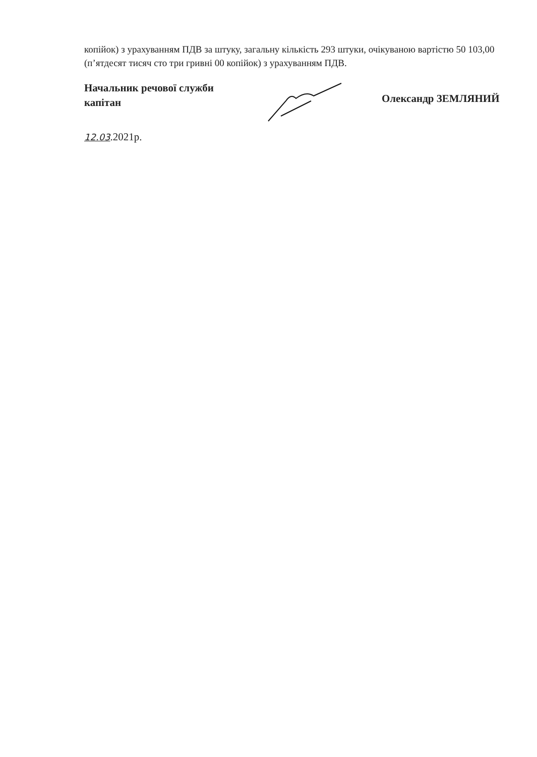копійок) з урахуванням ПДВ за штуку, загальну кількість 293 штуки, очікуваною вартістю 50 103,00 (п’ятдесят тисяч сто три гривні 00 копійок) з урахуванням ПДВ.
Начальник речової служби
капітан
Олександр ЗЕМЛЯНИЙ
12.03.2021р.